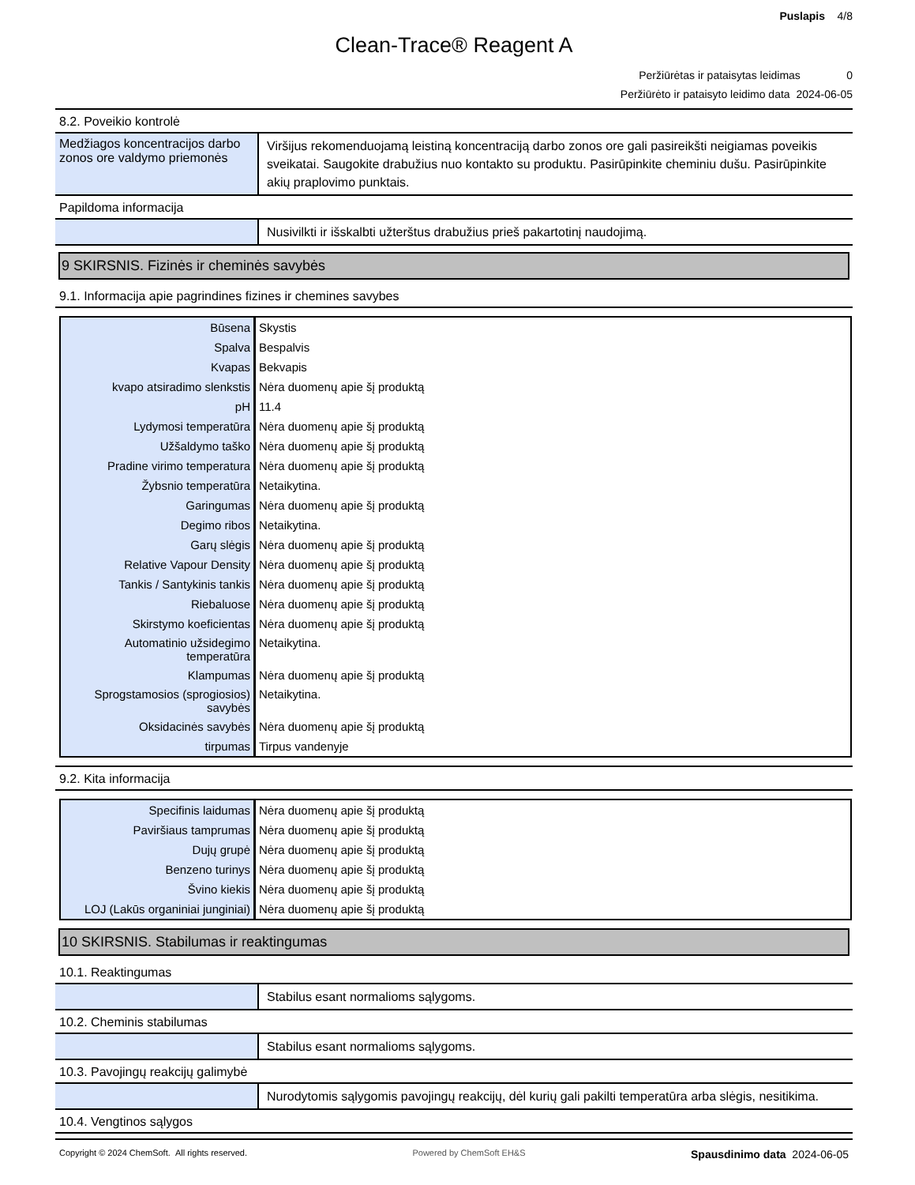Puslapis 4/8
Clean-Trace® Reagent A
Peržiūrėtas ir pataisytas leidimas 0
Peržiūrėto ir pataisyto leidimo data 2024-06-05
8.2. Poveikio kontrolė
Medžiagos koncentracijos darbo zonos ore valdymo priemonės
Viršijus rekomenduojamą leistiną koncentraciją darbo zonos ore gali pasireikšti neigiamas poveikis sveikatai. Saugokite drabužius nuo kontakto su produktu. Pasirūpinkite cheminiu dušu. Pasirūpinkite akių praplovimo punktais.
Papildoma informacija
Nusivilkti ir išskalbti užterštus drabužius prieš pakartotinį naudojimą.
9 SKIRSNIS. Fizinės ir cheminės savybės
9.1. Informacija apie pagrindines fizines ir chemines savybes
| Būsena | Skystis |
| Spalva | Bespalvis |
| Kvapas | Bekvapis |
| kvapo atsiradimo slenkstis | Nėra duomenų apie šį produktą |
| pH | 11.4 |
| Lydymosi temperatūra | Nėra duomenų apie šį produktą |
| Užšaldymo taško | Nėra duomenų apie šį produktą |
| Pradine virimo temperatura | Nėra duomenų apie šį produktą |
| Žybsnio temperatūra | Netaikytina. |
| Garingumas | Nėra duomenų apie šį produktą |
| Degimo ribos | Netaikytina. |
| Garų slėgis | Nėra duomenų apie šį produktą |
| Relative Vapour Density | Nėra duomenų apie šį produktą |
| Tankis / Santykinis tankis | Nėra duomenų apie šį produktą |
| Riebaluose | Nėra duomenų apie šį produktą |
| Skirstymo koeficientas | Nėra duomenų apie šį produktą |
| Automatinio užsidegimo temperatūra | Netaikytina. |
| Klampumas | Nėra duomenų apie šį produktą |
| Sprogstamosios (sprogiosios) savybės | Netaikytina. |
| Oksidacinės savybės | Nėra duomenų apie šį produktą |
| tirpumas | Tirpus vandenyje |
9.2. Kita informacija
| Specifinis laidumas | Nėra duomenų apie šį produktą |
| Paviršiaus tamprumas | Nėra duomenų apie šį produktą |
| Dujų grupė | Nėra duomenų apie šį produktą |
| Benzeno turinys | Nėra duomenų apie šį produktą |
| Švino kiekis | Nėra duomenų apie šį produktą |
| LOJ (Lakūs organiniai junginiai) | Nėra duomenų apie šį produktą |
10 SKIRSNIS. Stabilumas ir reaktingumas
10.1. Reaktingumas
Stabilus esant normalioms sąlygoms.
10.2. Cheminis stabilumas
Stabilus esant normalioms sąlygoms.
10.3. Pavojingų reakcijų galimybė
Nurodytomis sąlygomis pavojingų reakcijų, dėl kurių gali pakilti temperatūra arba slėgis, nesitikima.
10.4. Vengtinos sąlygos
Copyright © 2024 ChemSoft. All rights reserved. Powered by ChemSoft EH&S Spausdinimo data 2024-06-05